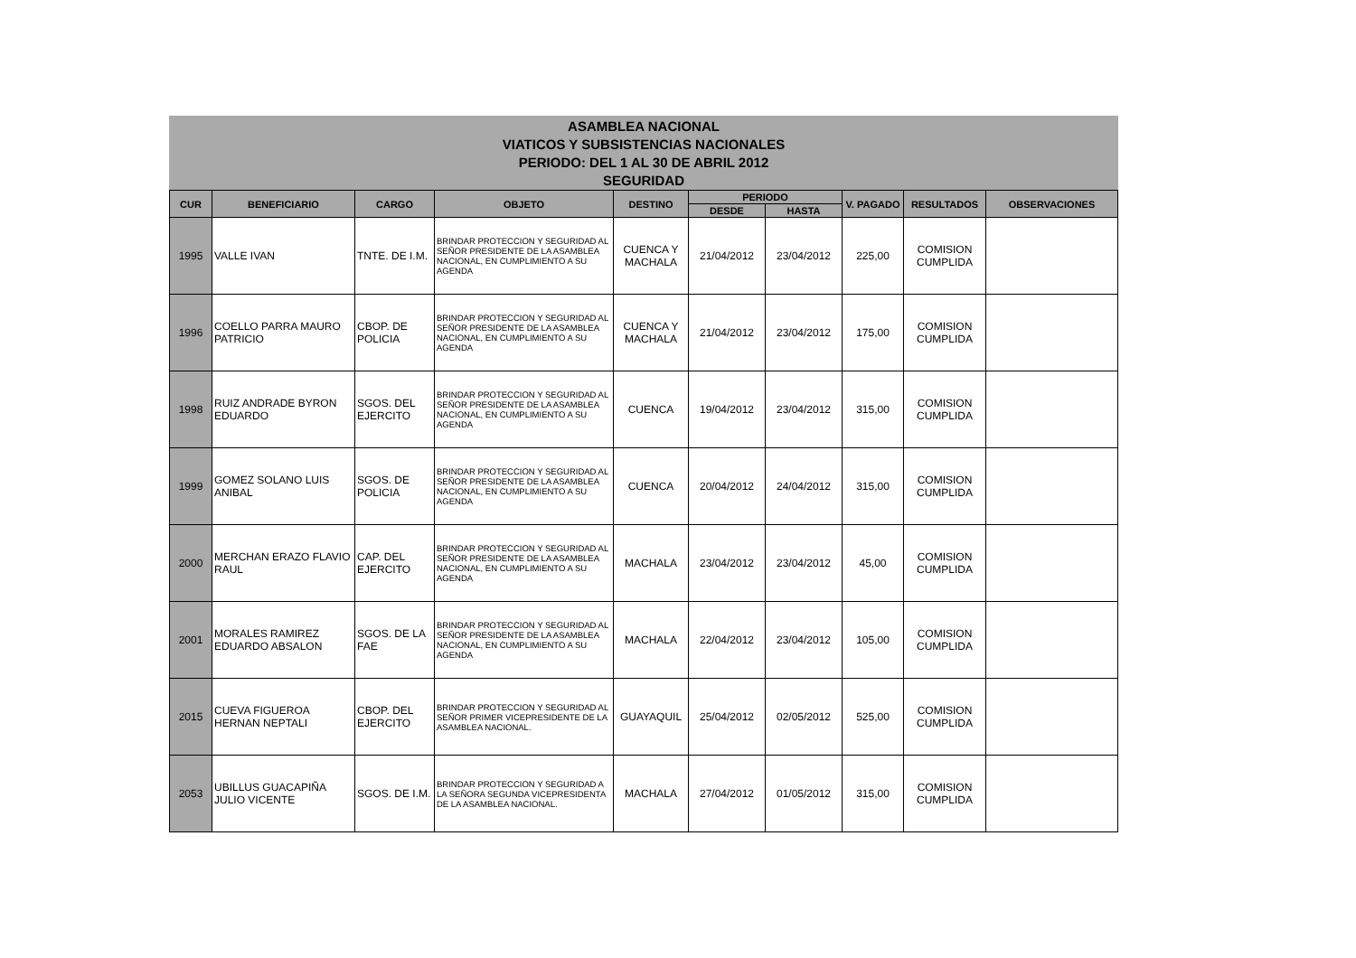ASAMBLEA NACIONAL
VIATICOS Y SUBSISTENCIAS NACIONALES
PERIODO: DEL 1 AL 30 DE ABRIL 2012
SEGURIDAD
| CUR | BENEFICIARIO | CARGO | OBJETO | DESTINO | PERIODO | | V. PAGADO | RESULTADOS | OBSERVACIONES |
| --- | --- | --- | --- | --- | --- | --- | --- | --- | --- |
| | | | | | DESDE | HASTA | | | |
| 1995 | VALLE IVAN | TNTE. DE I.M. | BRINDAR PROTECCION Y SEGURIDAD AL SEÑOR PRESIDENTE DE LA ASAMBLEA NACIONAL, EN CUMPLIMIENTO A SU AGENDA | CUENCA Y MACHALA | 21/04/2012 | 23/04/2012 | 225,00 | COMISION CUMPLIDA | |
| 1996 | COELLO PARRA MAURO PATRICIO | CBOP. DE POLICIA | BRINDAR PROTECCION Y SEGURIDAD AL SEÑOR PRESIDENTE DE LA ASAMBLEA NACIONAL, EN CUMPLIMIENTO A SU AGENDA | CUENCA Y MACHALA | 21/04/2012 | 23/04/2012 | 175,00 | COMISION CUMPLIDA | |
| 1998 | RUIZ ANDRADE BYRON EDUARDO | SGOS. DEL EJERCITO | BRINDAR PROTECCION Y SEGURIDAD AL SEÑOR PRESIDENTE DE LA ASAMBLEA NACIONAL, EN CUMPLIMIENTO A SU AGENDA | CUENCA | 19/04/2012 | 23/04/2012 | 315,00 | COMISION CUMPLIDA | |
| 1999 | GOMEZ SOLANO LUIS ANIBAL | SGOS. DE POLICIA | BRINDAR PROTECCION Y SEGURIDAD AL SEÑOR PRESIDENTE DE LA ASAMBLEA NACIONAL, EN CUMPLIMIENTO A SU AGENDA | CUENCA | 20/04/2012 | 24/04/2012 | 315,00 | COMISION CUMPLIDA | |
| 2000 | MERCHAN ERAZO FLAVIO RAUL | CAP. DEL EJERCITO | BRINDAR PROTECCION Y SEGURIDAD AL SEÑOR PRESIDENTE DE LA ASAMBLEA NACIONAL, EN CUMPLIMIENTO A SU AGENDA | MACHALA | 23/04/2012 | 23/04/2012 | 45,00 | COMISION CUMPLIDA | |
| 2001 | MORALES RAMIREZ EDUARDO ABSALON | SGOS. DE LA FAE | BRINDAR PROTECCION Y SEGURIDAD AL SEÑOR PRESIDENTE DE LA ASAMBLEA NACIONAL, EN CUMPLIMIENTO A SU AGENDA | MACHALA | 22/04/2012 | 23/04/2012 | 105,00 | COMISION CUMPLIDA | |
| 2015 | CUEVA FIGUEROA HERNAN NEPTALI | CBOP. DEL EJERCITO | BRINDAR PROTECCION Y SEGURIDAD AL SEÑOR PRIMER VICEPRESIDENTE DE LA ASAMBLEA NACIONAL. | GUAYAQUIL | 25/04/2012 | 02/05/2012 | 525,00 | COMISION CUMPLIDA | |
| 2053 | UBILLUS GUACAPIÑA JULIO VICENTE | SGOS. DE I.M. | BRINDAR PROTECCION Y SEGURIDAD A LA SEÑORA SEGUNDA VICEPRESIDENTA DE LA ASAMBLEA NACIONAL. | MACHALA | 27/04/2012 | 01/05/2012 | 315,00 | COMISION CUMPLIDA | |